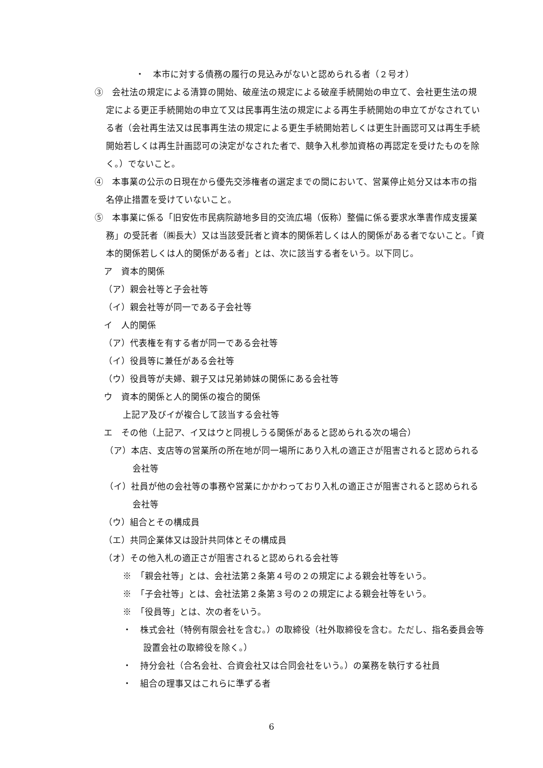・　本市に対する債務の履行の見込みがないと認められる者（２号オ）
③　会社法の規定による清算の開始、破産法の規定による破産手続開始の申立て、会社更生法の規定による更正手続開始の申立て又は民事再生法の規定による再生手続開始の申立てがなされている者（会社再生法又は民事再生法の規定による更生手続開始若しくは更生計画認可又は再生手続開始若しくは再生計画認可の決定がなされた者で、競争入札参加資格の再認定を受けたものを除く。）でないこと。
④　本事業の公示の日現在から優先交渉権者の選定までの間において、営業停止処分又は本市の指名停止措置を受けていないこと。
⑤　本事業に係る「旧安佐市民病院跡地多目的交流広場（仮称）整備に係る要求水準書作成支援業務」の受託者（㈱長大）又は当該受託者と資本的関係若しくは人的関係がある者でないこと。「資本的関係若しくは人的関係がある者」とは、次に該当する者をいう。以下同じ。
ア　資本的関係
（ア）親会社等と子会社等
（イ）親会社等が同一である子会社等
イ　人的関係
（ア）代表権を有する者が同一である会社等
（イ）役員等に兼任がある会社等
（ウ）役員等が夫婦、親子又は兄弟姉妹の関係にある会社等
ウ　資本的関係と人的関係の複合的関係
上記ア及びイが複合して該当する会社等
エ　その他（上記ア、イ又はウと同視しうる関係があると認められる次の場合）
（ア）本店、支店等の営業所の所在地が同一場所にあり入札の適正さが阻害されると認められる会社等
（イ）社員が他の会社等の事務や営業にかかわっており入札の適正さが阻害されると認められる会社等
（ウ）組合とその構成員
（エ）共同企業体又は設計共同体とその構成員
（オ）その他入札の適正さが阻害されると認められる会社等
※　「親会社等」とは、会社法第２条第４号の２の規定による親会社等をいう。
※　「子会社等」とは、会社法第２条第３号の２の規定による親会社等をいう。
※　「役員等」とは、次の者をいう。
・　株式会社（特例有限会社を含む。）の取締役（社外取締役を含む。ただし、指名委員会等設置会社の取締役を除く。）
・　持分会社（合名会社、合資会社又は合同会社をいう。）の業務を執行する社員
・　組合の理事又はこれらに準ずる者
6